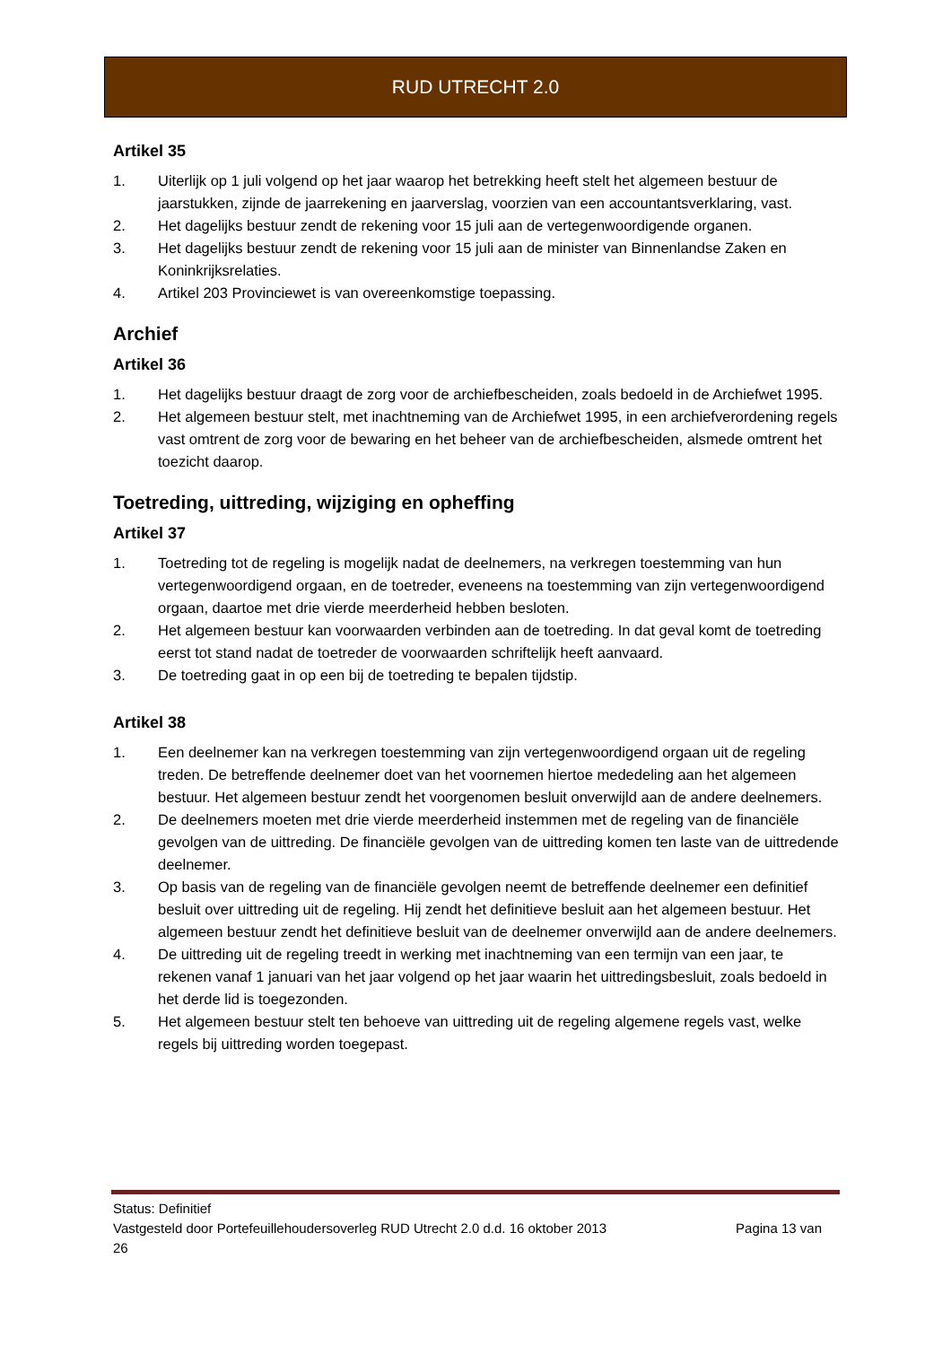RUD UTRECHT 2.0
Artikel 35
1. Uiterlijk op 1 juli volgend op het jaar waarop het betrekking heeft stelt het algemeen bestuur de jaarstukken, zijnde de jaarrekening en jaarverslag, voorzien van een accountantsverklaring, vast.
2. Het dagelijks bestuur zendt de rekening voor 15 juli aan de vertegenwoordigende organen.
3. Het dagelijks bestuur zendt de rekening voor 15 juli aan de minister van Binnenlandse Zaken en Koninkrijksrelaties.
4. Artikel 203 Provinciewet is van overeenkomstige toepassing.
Archief
Artikel 36
1. Het dagelijks bestuur draagt de zorg voor de archiefbescheiden, zoals bedoeld in de Archiefwet 1995.
2. Het algemeen bestuur stelt, met inachtneming van de Archiefwet 1995, in een archiefverordening regels vast omtrent de zorg voor de bewaring en het beheer van de archiefbescheiden, alsmede omtrent het toezicht daarop.
Toetreding, uittreding, wijziging en opheffing
Artikel 37
1. Toetreding tot de regeling is mogelijk nadat de deelnemers, na verkregen toestemming van hun vertegenwoordigend orgaan, en de toetreder, eveneens na toestemming van zijn vertegenwoordigend orgaan, daartoe met drie vierde meerderheid hebben besloten.
2. Het algemeen bestuur kan voorwaarden verbinden aan de toetreding. In dat geval komt de toetreding eerst tot stand nadat de toetreder de voorwaarden schriftelijk heeft aanvaard.
3. De toetreding gaat in op een bij de toetreding te bepalen tijdstip.
Artikel 38
1. Een deelnemer kan na verkregen toestemming van zijn vertegenwoordigend orgaan uit de regeling treden. De betreffende deelnemer doet van het voornemen hiertoe mededeling aan het algemeen bestuur. Het algemeen bestuur zendt het voorgenomen besluit onverwijld aan de andere deelnemers.
2. De deelnemers moeten met drie vierde meerderheid instemmen met de regeling van de financiële gevolgen van de uittreding. De financiële gevolgen van de uittreding komen ten laste van de uittredende deelnemer.
3. Op basis van de regeling van de financiële gevolgen neemt de betreffende deelnemer een definitief besluit over uittreding uit de regeling. Hij zendt het definitieve besluit aan het algemeen bestuur. Het algemeen bestuur zendt het definitieve besluit van de deelnemer onverwijld aan de andere deelnemers.
4. De uittreding uit de regeling treedt in werking met inachtneming van een termijn van een jaar, te rekenen vanaf 1 januari van het jaar volgend op het jaar waarin het uittredingsbesluit, zoals bedoeld in het derde lid is toegezonden.
5. Het algemeen bestuur stelt ten behoeve van uittreding uit de regeling algemene regels vast, welke regels bij uittreding worden toegepast.
Status: Definitief
Vastgesteld door Portefeuillehoudersoverleg RUD Utrecht 2.0 d.d. 16 oktober 2013 Pagina 13 van
26